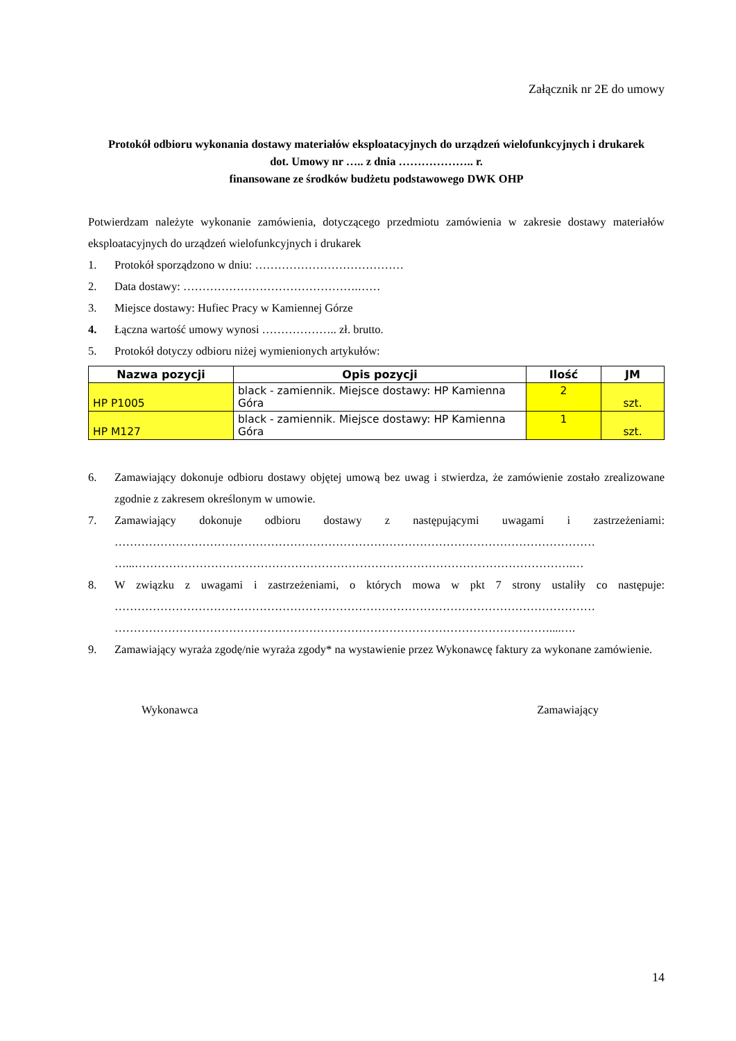Załącznik nr 2E do umowy
Protokół odbioru wykonania dostawy materiałów eksploatacyjnych do urządzeń wielofunkcyjnych i drukarek
dot. Umowy nr ….. z dnia ……………….. r.
finansowane ze środków budżetu podstawowego DWK OHP
Potwierdzam należyte wykonanie zamówienia, dotyczącego przedmiotu zamówienia w zakresie dostawy materiałów eksploatacyjnych do urządzeń wielofunkcyjnych i drukarek
1. Protokół sporządzono w dniu: …………………………………
2. Data dostawy: ……………………………………….……
3. Miejsce dostawy: Hufiec Pracy w Kamiennej Górze
4. Łączna wartość umowy wynosi ……………….. zł. brutto.
5. Protokół dotyczy odbioru niżej wymienionych artykułów:
| Nazwa pozycji | Opis pozycji | Ilość | JM |
| --- | --- | --- | --- |
| HP P1005 | black - zamiennik. Miejsce dostawy: HP Kamienna Góra | 2 | szt. |
| HP M127 | black - zamiennik. Miejsce dostawy: HP Kamienna Góra | 1 | szt. |
6. Zamawiający dokonuje odbioru dostawy objętej umową bez uwag i stwierdza, że zamówienie zostało zrealizowane zgodnie z zakresem określonym w umowie.
7. Zamawiający dokonuje odbioru dostawy z następującymi uwagami i zastrzeżeniami: ……………………………………………………………………………………………………………… …...…………………………………………………………………………………………………….…
8. W związku z uwagami i zastrzeżeniami, o których mowa w pkt 7 strony ustaliły co następuje: ……………………………………………………………………………………………………………… ……………………………………………………………………………………………………....….
9. Zamawiający wyraża zgodę/nie wyraża zgody* na wystawienie przez Wykonawcę faktury za wykonane zamówienie.
Wykonawca Zamawiający
14